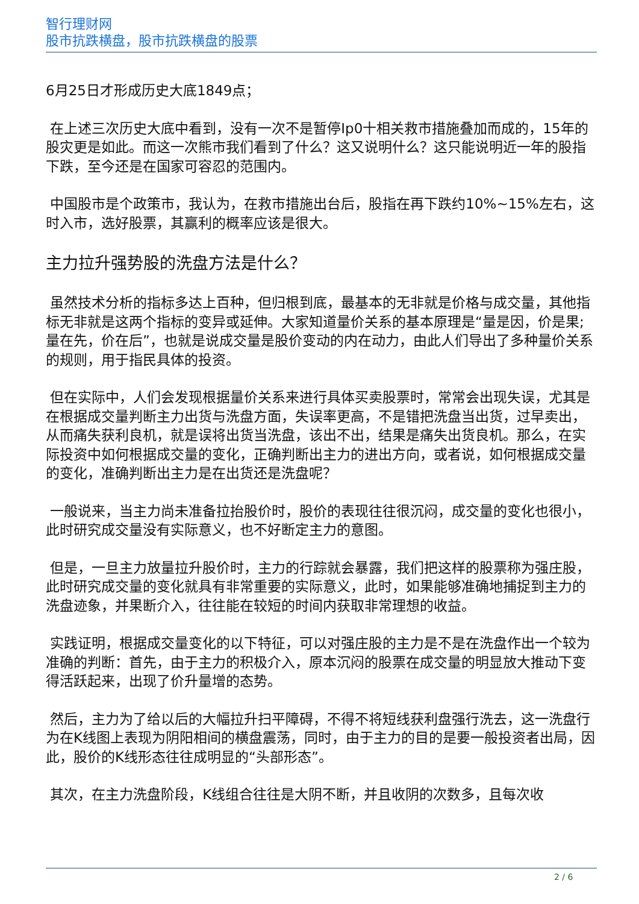智行理财网
股市抗跌横盘，股市抗跌横盘的股票
6月25日才形成历史大底1849点；
在上述三次历史大底中看到，没有一次不是暂停Ip0十相关救市措施叠加而成的，15年的股灾更是如此。而这一次熊市我们看到了什么？这又说明什么？这只能说明近一年的股指下跌，至今还是在国家可容忍的范围内。
中国股市是个政策市，我认为，在救市措施出台后，股指在再下跌约10%~15%左右，这时入市，选好股票，其赢利的概率应该是很大。
主力拉升强势股的洗盘方法是什么？
虽然技术分析的指标多达上百种，但归根到底，最基本的无非就是价格与成交量，其他指标无非就是这两个指标的变异或延伸。大家知道量价关系的基本原理是“量是因，价是果;量在先，价在后”，也就是说成交量是股价变动的内在动力，由此人们导出了多种量价关系的规则，用于指民具体的投资。
但在实际中，人们会发现根据量价关系来进行具体买卖股票时，常常会出现失误，尤其是在根据成交量判断主力出货与洗盘方面，失误率更高，不是错把洗盘当出货，过早卖出，从而痛失获利良机，就是误将出货当洗盘，该出不出，结果是痛失出货良机。那么，在实际投资中如何根据成交量的变化，正确判断出主力的进出方向，或者说，如何根据成交量的变化，准确判断出主力是在出货还是洗盘呢？
一般说来，当主力尚未准备拉抬股价时，股价的表现往往很沉闷，成交量的变化也很小，此时研究成交量没有实际意义，也不好断定主力的意图。
但是，一旦主力放量拉升股价时，主力的行踪就会暴露，我们把这样的股票称为强庄股，此时研究成交量的变化就具有非常重要的实际意义，此时，如果能够准确地捕捉到主力的洗盘迹象，并果断介入，往往能在较短的时间内获取非常理想的收益。
实践证明，根据成交量变化的以下特征，可以对强庄股的主力是不是在洗盘作出一个较为准确的判断：首先，由于主力的积极介入，原本沉闷的股票在成交量的明显放大推动下变得活跃起来，出现了价升量增的态势。
然后，主力为了给以后的大幅拉升扫平障碍，不得不将短线获利盘强行洗去，这一洗盘行为在K线图上表现为阴阳相间的横盘震荡，同时，由于主力的目的是要一般投资者出局，因此，股价的K线形态往往成明显的“头部形态”。
其次，在主力洗盘阶段，K线组合往往是大阴不断，并且收阴的次数多，且每次收
2 / 6